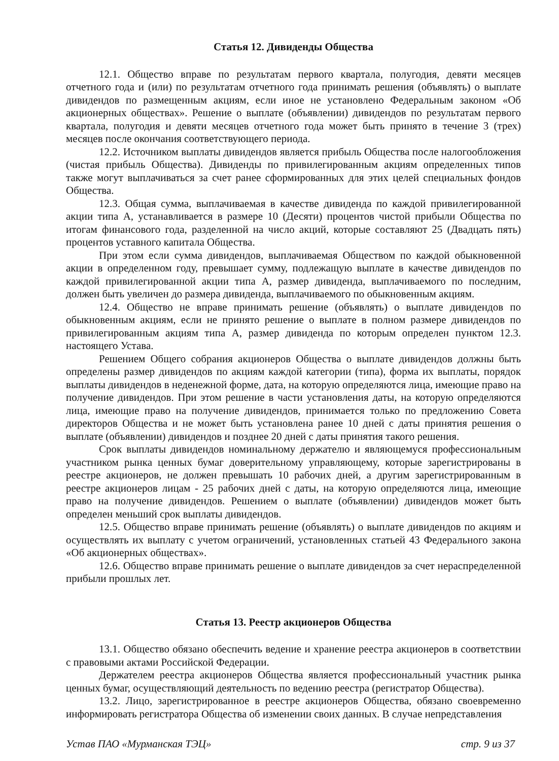Статья 12. Дивиденды Общества
12.1. Общество вправе по результатам первого квартала, полугодия, девяти месяцев отчетного года и (или) по результатам отчетного года принимать решения (объявлять) о выплате дивидендов по размещенным акциям, если иное не установлено Федеральным законом «Об акционерных обществах». Решение о выплате (объявлении) дивидендов по результатам первого квартала, полугодия и девяти месяцев отчетного года может быть принято в течение 3 (трех) месяцев после окончания соответствующего периода.
12.2. Источником выплаты дивидендов является прибыль Общества после налогообложения (чистая прибыль Общества). Дивиденды по привилегированным акциям определенных типов также могут выплачиваться за счет ранее сформированных для этих целей специальных фондов Общества.
12.3. Общая сумма, выплачиваемая в качестве дивиденда по каждой привилегированной акции типа А, устанавливается в размере 10 (Десяти) процентов чистой прибыли Общества по итогам финансового года, разделенной на число акций, которые составляют 25 (Двадцать пять) процентов уставного капитала Общества.
При этом если сумма дивидендов, выплачиваемая Обществом по каждой обыкновенной акции в определенном году, превышает сумму, подлежащую выплате в качестве дивидендов по каждой привилегированной акции типа А, размер дивиденда, выплачиваемого по последним, должен быть увеличен до размера дивиденда, выплачиваемого по обыкновенным акциям.
12.4. Общество не вправе принимать решение (объявлять) о выплате дивидендов по обыкновенным акциям, если не принято решение о выплате в полном размере дивидендов по привилегированным акциям типа А, размер дивиденда по которым определен пунктом 12.3. настоящего Устава.
Решением Общего собрания акционеров Общества о выплате дивидендов должны быть определены размер дивидендов по акциям каждой категории (типа), форма их выплаты, порядок выплаты дивидендов в неденежной форме, дата, на которую определяются лица, имеющие право на получение дивидендов. При этом решение в части установления даты, на которую определяются лица, имеющие право на получение дивидендов, принимается только по предложению Совета директоров Общества и не может быть установлена ранее 10 дней с даты принятия решения о выплате (объявлении) дивидендов и позднее 20 дней с даты принятия такого решения.
Срок выплаты дивидендов номинальному держателю и являющемуся профессиональным участником рынка ценных бумаг доверительному управляющему, которые зарегистрированы в реестре акционеров, не должен превышать 10 рабочих дней, а другим зарегистрированным в реестре акционеров лицам - 25 рабочих дней с даты, на которую определяются лица, имеющие право на получение дивидендов. Решением о выплате (объявлении) дивидендов может быть определен меньший срок выплаты дивидендов.
12.5. Общество вправе принимать решение (объявлять) о выплате дивидендов по акциям и осуществлять их выплату с учетом ограничений, установленных статьей 43 Федерального закона «Об акционерных обществах».
12.6. Общество вправе принимать решение о выплате дивидендов за счет нераспределенной прибыли прошлых лет.
Статья 13. Реестр акционеров Общества
13.1. Общество обязано обеспечить ведение и хранение реестра акционеров в соответствии с правовыми актами Российской Федерации.
Держателем реестра акционеров Общества является профессиональный участник рынка ценных бумаг, осуществляющий деятельность по ведению реестра (регистратор Общества).
13.2. Лицо, зарегистрированное в реестре акционеров Общества, обязано своевременно информировать регистратора Общества об изменении своих данных. В случае непредставления
Устав ПАО «Мурманская ТЭЦ» стр. 9 из 37